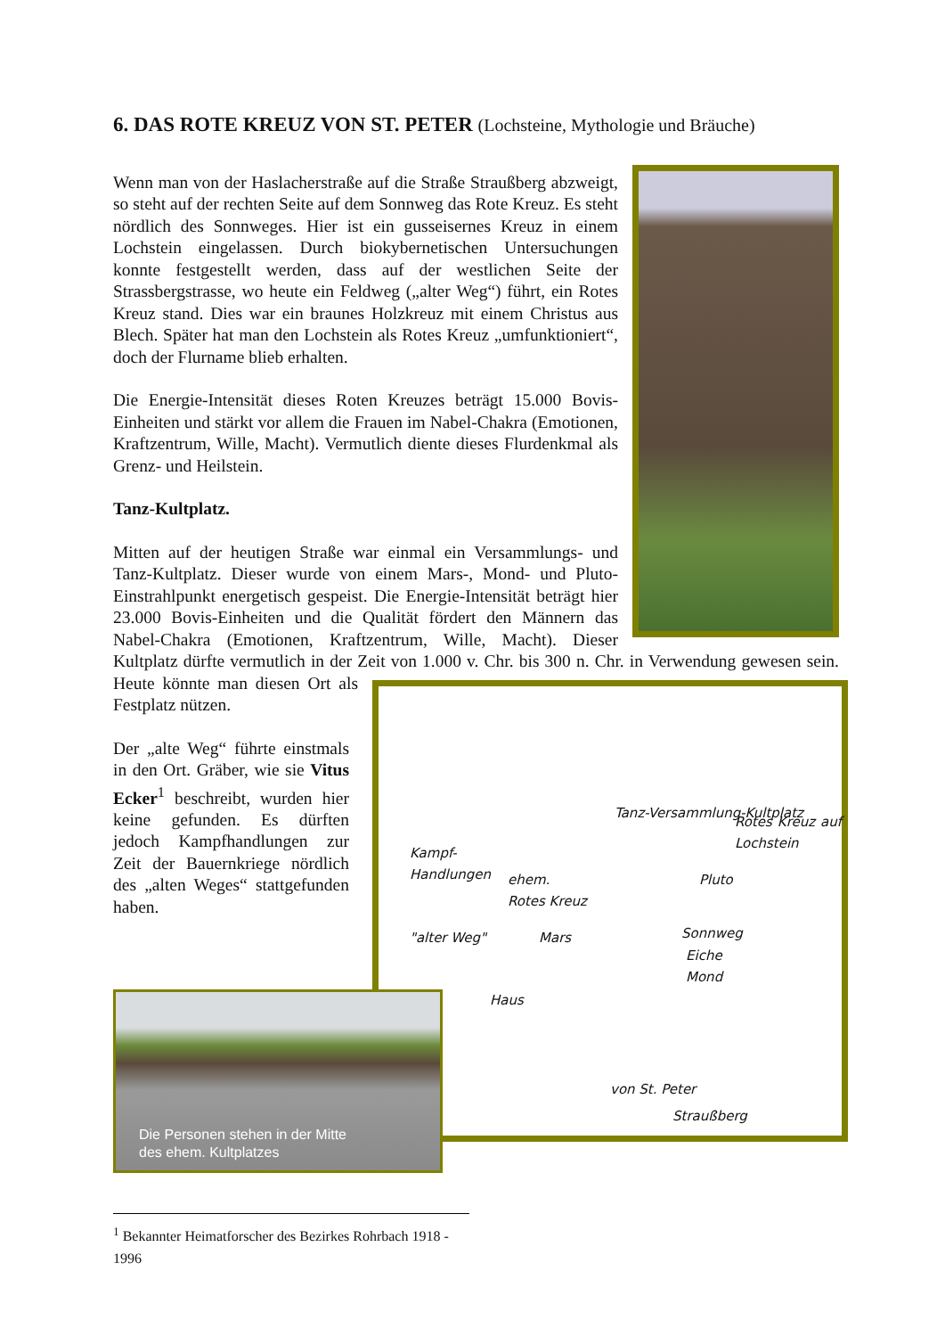6. DAS ROTE KREUZ VON ST. PETER (Lochsteine, Mythologie und Bräuche)
Wenn man von der Haslacherstraße auf die Straße Straußberg abzweigt, so steht auf der rechten Seite auf dem Sonnweg das Rote Kreuz. Es steht nördlich des Sonnweges. Hier ist ein gusseisernes Kreuz in einem Lochstein eingelassen. Durch biokybernetischen Untersuchungen konnte festgestellt werden, dass auf der westlichen Seite der Strassbergstrasse, wo heute ein Feldweg („alter Weg“) führt, ein Rotes Kreuz stand. Dies war ein braunes Holzkreuz mit einem Christus aus Blech. Später hat man den Lochstein als Rotes Kreuz „umfunktioniert“, doch der Flurname blieb erhalten.
Die Energie-Intensität dieses Roten Kreuzes beträgt 15.000 Bovis-Einheiten und stärkt vor allem die Frauen im Nabel-Chakra (Emotionen, Kraftzentrum, Wille, Macht). Vermutlich diente dieses Flurdenkmal als Grenz- und Heilstein.
Tanz-Kultplatz.
Mitten auf der heutigen Straße war einmal ein Versammlungs- und Tanz-Kultplatz. Dieser wurde von einem Mars-, Mond- und Pluto-Einstrahlpunkt energetisch gespeist. Die Energie-Intensität beträgt hier 23.000 Bovis-Einheiten und die Qualität fördert den Männern das Nabel-Chakra (Emotionen, Kraftzentrum, Wille, Macht). Dieser Kultplatz dürfte vermutlich in der Zeit von 1.000 v. Chr. bis 300 n. Chr. in Verwendung gewesen sein. Heute Kampf-
Handlungen
ehem.
Rotes Kreuz
"alter Weg" Mars
Haus
Tanz-Versammlung-Kultplatz
Pluto
Rotes Kreuz auf Lochstein
Sonnweg
Eiche
Mond
von St. Peter
Straußberg könnte man diesen Ort als Festplatz nützen.
Der „alte Weg“ führte einstmals in den Ort. Gräber, wie sie Vitus Ecker<sup>1</sup> beschreibt, wurden hier keine gefunden. Es dürften jedoch Kampfhandlungen zur Zeit der Bauernkriege nördlich des „alten Weges“ stattgefunden haben.
Die Personen stehen in der Mitte
des ehem. Kultplatzes
<sup>1</sup> Bekannter Heimatforscher des Bezirkes Rohrbach 1918 - 1996